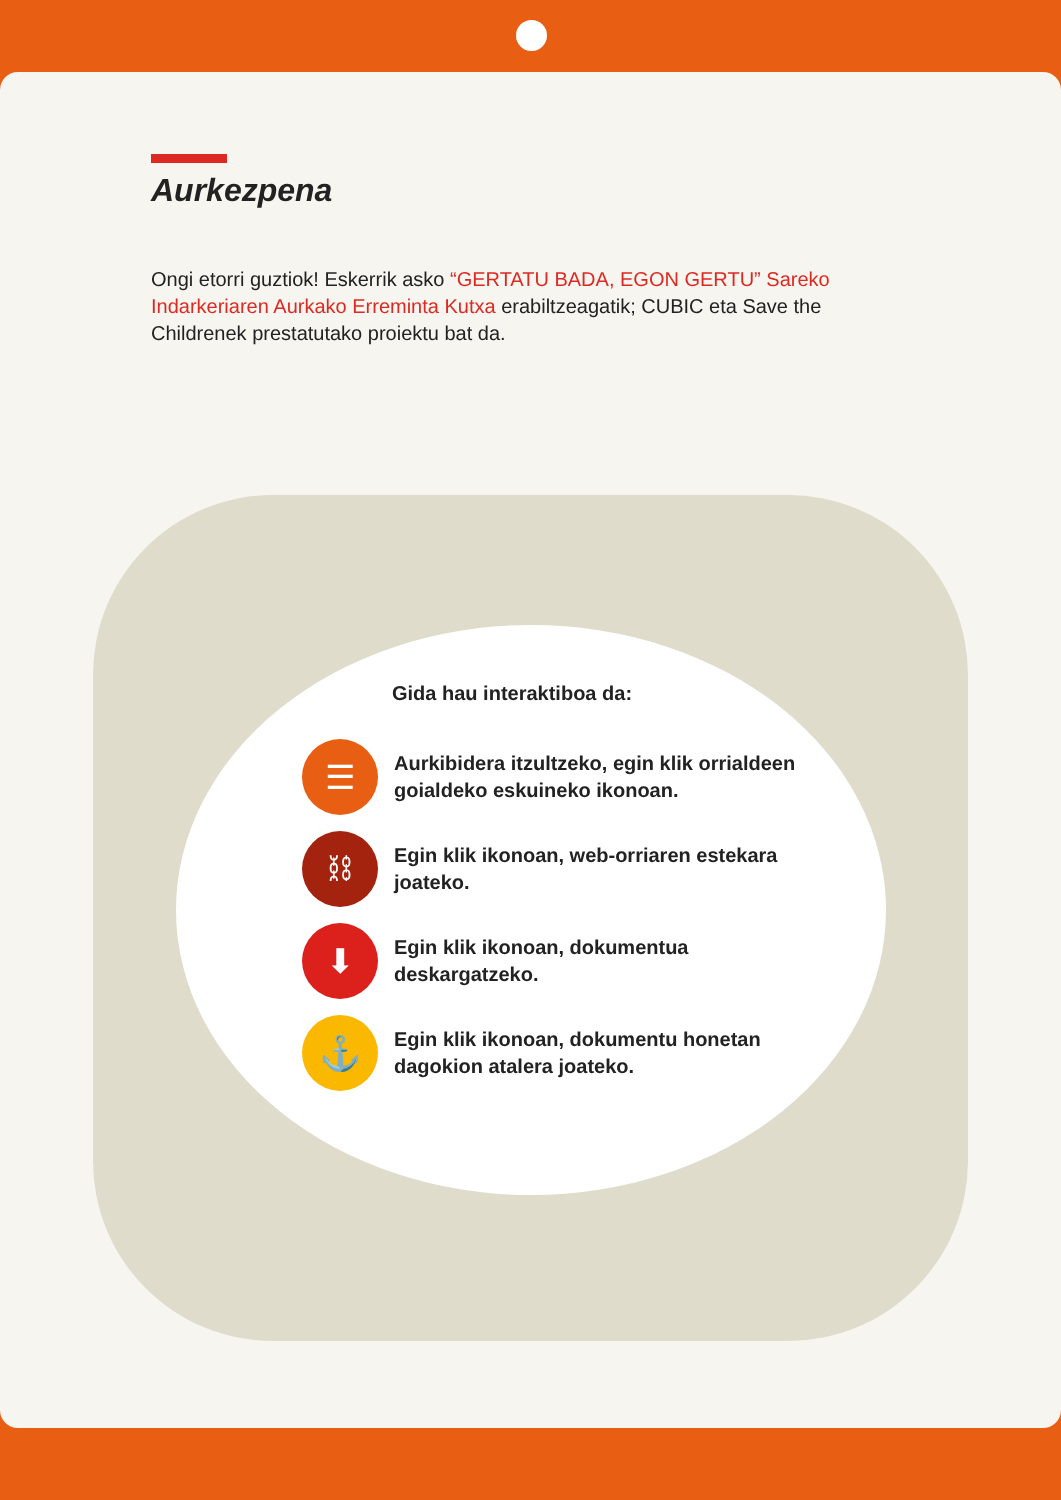Aurkezpena
Ongi etorri guztiok! Eskerrik asko “GERTATU BADA, EGON GERTU” Sareko Indarkeriaren Aurkako Erreminta Kutxa erabiltzeagatik; CUBIC eta Save the Childrenek prestatutako proiektu bat da.
Gida hau interaktiboa da:
☰
Aurkibidera itzultzeko, egin klik orrialdeen goialdeko eskuineko ikonoan.
⛓
Egin klik ikonoan, web-orriaren estekara joateko.
⬇
Egin klik ikonoan, dokumentua deskargatzeko.
⚓
Egin klik ikonoan, dokumentu honetan dagokion atalera joateko.